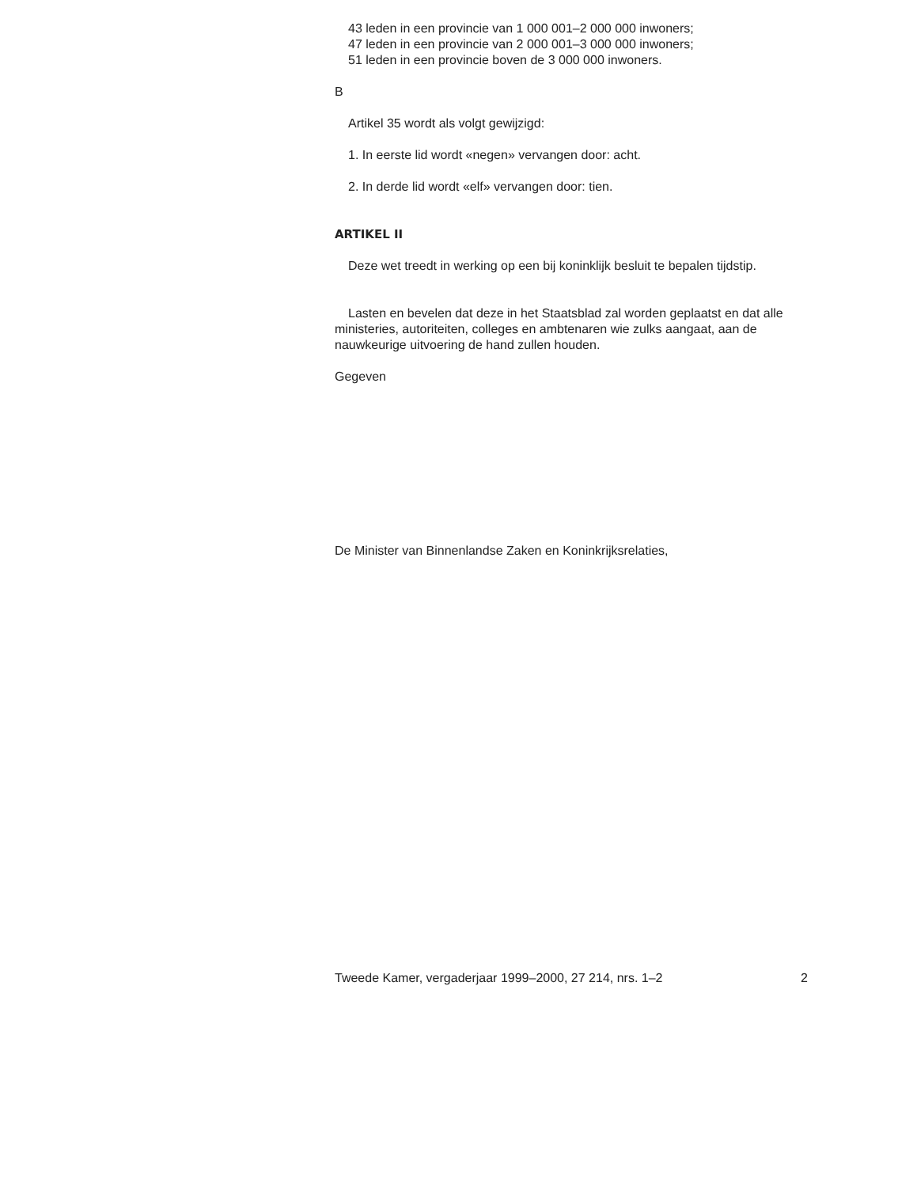43 leden in een provincie van 1 000 001–2 000 000 inwoners;
47 leden in een provincie van 2 000 001–3 000 000 inwoners;
51 leden in een provincie boven de 3 000 000 inwoners.
B
Artikel 35 wordt als volgt gewijzigd:
1. In eerste lid wordt «negen» vervangen door: acht.
2. In derde lid wordt «elf» vervangen door: tien.
ARTIKEL II
Deze wet treedt in werking op een bij koninklijk besluit te bepalen tijdstip.
Lasten en bevelen dat deze in het Staatsblad zal worden geplaatst en dat alle ministeries, autoriteiten, colleges en ambtenaren wie zulks aangaat, aan de nauwkeurige uitvoering de hand zullen houden.
Gegeven
De Minister van Binnenlandse Zaken en Koninkrijksrelaties,
Tweede Kamer, vergaderjaar 1999–2000, 27 214, nrs. 1–2 2